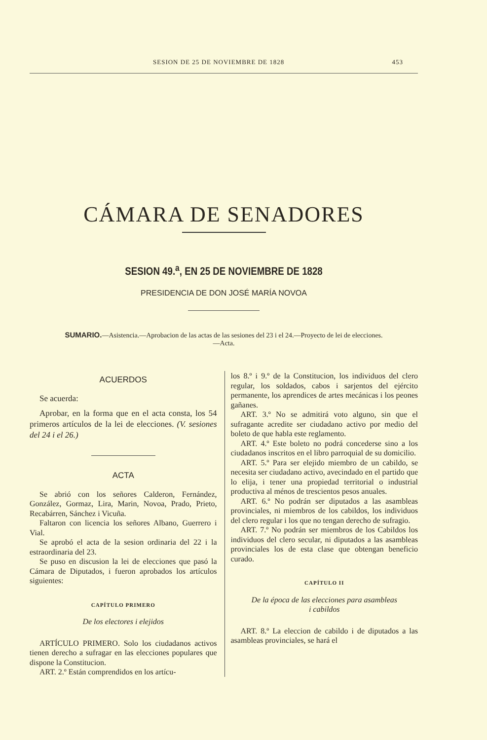SESION DE 25 DE NOVIEMBRE DE 1828 453
CÁMARA DE SENADORES
SESION 49.<sup>a</sup>, EN 25 DE NOVIEMBRE DE 1828
PRESIDENCIA DE DON JOSÉ MARÍA NOVOA
SUMARIO.—Asistencia.—Aprobacion de las actas de las sesiones del 23 i el 24.—Proyecto de lei de elecciones.
—Acta.
ACUERDOS
Se acuerda:
Aprobar, en la forma que en el acta consta, los 54 primeros artículos de la lei de elecciones. (V. sesiones del 24 i el 26.)
ACTA
Se abrió con los señores Calderon, Fernández, González, Gormaz, Lira, Marin, Novoa, Prado, Prieto, Recabárren, Sánchez i Vicuña.
Faltaron con licencia los señores Albano, Guerrero i Vial.
Se aprobó el acta de la sesion ordinaria del 22 i la estraordinaria del 23.
Se puso en discusion la lei de elecciones que pasó la Cámara de Diputados, i fueron aprobados los artículos siguientes:
CAPÍTULO PRIMERO
De los electores i elejidos
ARTÍCULO PRIMERO. Solo los ciudadanos activos tienen derecho a sufragar en las elecciones populares que dispone la Constitucion.
ART. 2.º Están comprendidos en los artícu-
los 8.º i 9.º de la Constitucion, los individuos del clero regular, los soldados, cabos i sarjentos del ejército permanente, los aprendices de artes mecánicas i los peones gañanes.
ART. 3.º No se admitirá voto alguno, sin que el sufragante acredite ser ciudadano activo por medio del boleto de que habla este reglamento.
ART. 4.º Este boleto no podrá concederse sino a los ciudadanos inscritos en el libro parroquial de su domicilio.
ART. 5.º Para ser elejido miembro de un cabildo, se necesita ser ciudadano activo, avecindado en el partido que lo elija, i tener una propiedad territorial o industrial productiva al ménos de trescientos pesos anuales.
ART. 6.º No podrán ser diputados a las asambleas provinciales, ni miembros de los cabildos, los individuos del clero regular i los que no tengan derecho de sufragio.
ART. 7.º No podrán ser miembros de los Cabildos los individuos del clero secular, ni diputados a las asambleas provinciales los de esta clase que obtengan beneficio curado.
CAPÍTULO II
De la época de las elecciones para asambleas
i cabildos
ART. 8.º La eleccion de cabildo i de diputados a las asambleas provinciales, se hará el